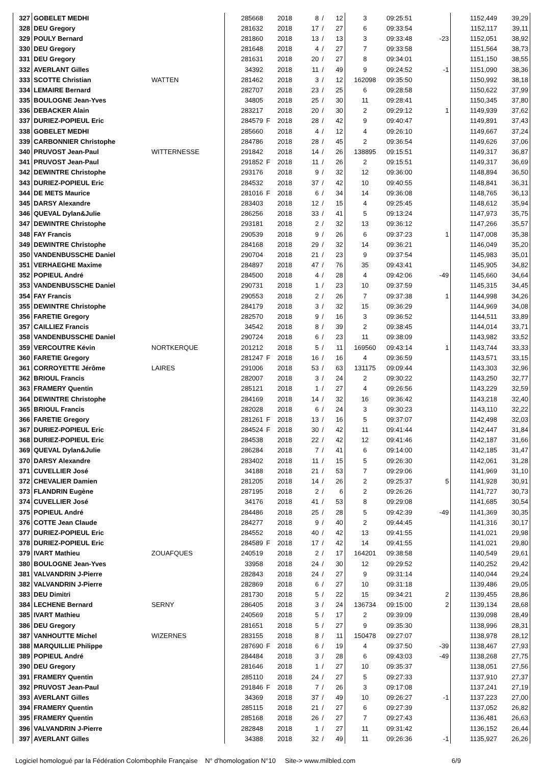| 327 | GOBELET MEDHI | | 285668 | | 2018 | 8 | / | 12 | 3 | 09:25:51 | | 1152,449 | 39,29 |
| 328 | DEU Gregory | | 281632 | | 2018 | 17 | / | 27 | 6 | 09:33:54 | | 1152,117 | 39,11 |
| 329 | POULY Bernard | | 281860 | | 2018 | 13 | / | 13 | 3 | 09:33:48 | -23 | 1152,051 | 38,92 |
| 330 | DEU Gregory | | 281648 | | 2018 | 4 | / | 27 | 7 | 09:33:58 | | 1151,564 | 38,73 |
| 331 | DEU Gregory | | 281631 | | 2018 | 20 | / | 27 | 8 | 09:34:01 | | 1151,150 | 38,55 |
| 332 | AVERLANT Gilles | | 34392 | | 2018 | 11 | / | 49 | 9 | 09:24:52 | -1 | 1151,090 | 38,36 |
| 333 | SCOTTE Christian | WATTEN | 281462 | | 2018 | 3 | / | 12 | 162098 | 09:35:50 | | 1150,992 | 38,18 |
| 334 | LEMAIRE Bernard | | 282707 | | 2018 | 23 | / | 25 | 6 | 09:28:58 | | 1150,622 | 37,99 |
| 335 | BOULOGNE Jean-Yves | | 34805 | | 2018 | 25 | / | 30 | 11 | 09:28:41 | | 1150,345 | 37,80 |
| 336 | DEBACKER Alain | | 283217 | | 2018 | 20 | / | 30 | 2 | 09:29:12 | 1 | 1149,939 | 37,62 |
| 337 | DURIEZ-POPIEUL Eric | | 284579 | F | 2018 | 28 | / | 42 | 9 | 09:40:47 | | 1149,891 | 37,43 |
| 338 | GOBELET MEDHI | | 285660 | | 2018 | 4 | / | 12 | 4 | 09:26:10 | | 1149,667 | 37,24 |
| 339 | CARBONNIER Christophe | | 284786 | | 2018 | 28 | / | 45 | 2 | 09:36:54 | | 1149,626 | 37,06 |
| 340 | PRUVOST Jean-Paul | WITTERNESSE | 291842 | | 2018 | 14 | / | 26 | 138895 | 09:15:51 | | 1149,317 | 36,87 |
| 341 | PRUVOST Jean-Paul | | 291852 | F | 2018 | 11 | / | 26 | 2 | 09:15:51 | | 1149,317 | 36,69 |
| 342 | DEWINTRE Christophe | | 293176 | | 2018 | 9 | / | 32 | 12 | 09:36:00 | | 1148,894 | 36,50 |
| 343 | DURIEZ-POPIEUL Eric | | 284532 | | 2018 | 37 | / | 42 | 10 | 09:40:55 | | 1148,841 | 36,31 |
| 344 | DE METS Maurice | | 281016 | F | 2018 | 6 | / | 34 | 14 | 09:36:08 | | 1148,765 | 36,13 |
| 345 | DARSY Alexandre | | 283403 | | 2018 | 12 | / | 15 | 4 | 09:25:45 | | 1148,612 | 35,94 |
| 346 | QUEVAL Dylan&Julie | | 286256 | | 2018 | 33 | / | 41 | 5 | 09:13:24 | | 1147,973 | 35,75 |
| 347 | DEWINTRE Christophe | | 293181 | | 2018 | 2 | / | 32 | 13 | 09:36:12 | | 1147,266 | 35,57 |
| 348 | FAY Francis | | 290539 | | 2018 | 9 | / | 26 | 6 | 09:37:23 | 1 | 1147,008 | 35,38 |
| 349 | DEWINTRE Christophe | | 284168 | | 2018 | 29 | / | 32 | 14 | 09:36:21 | | 1146,049 | 35,20 |
| 350 | VANDENBUSSCHE Daniel | | 290704 | | 2018 | 21 | / | 23 | 9 | 09:37:54 | | 1145,983 | 35,01 |
| 351 | VERHAEGHE Maxime | | 284897 | | 2018 | 47 | / | 76 | 35 | 09:43:41 | | 1145,905 | 34,82 |
| 352 | POPIEUL André | | 284500 | | 2018 | 4 | / | 28 | 4 | 09:42:06 | -49 | 1145,660 | 34,64 |
| 353 | VANDENBUSSCHE Daniel | | 290731 | | 2018 | 1 | / | 23 | 10 | 09:37:59 | | 1145,315 | 34,45 |
| 354 | FAY Francis | | 290553 | | 2018 | 2 | / | 26 | 7 | 09:37:38 | 1 | 1144,998 | 34,26 |
| 355 | DEWINTRE Christophe | | 284179 | | 2018 | 3 | / | 32 | 15 | 09:36:29 | | 1144,969 | 34,08 |
| 356 | FARETIE Gregory | | 282570 | | 2018 | 9 | / | 16 | 3 | 09:36:52 | | 1144,511 | 33,89 |
| 357 | CAILLIEZ Francis | | 34542 | | 2018 | 8 | / | 39 | 2 | 09:38:45 | | 1144,014 | 33,71 |
| 358 | VANDENBUSSCHE Daniel | | 290724 | | 2018 | 6 | / | 23 | 11 | 09:38:09 | | 1143,982 | 33,52 |
| 359 | VERCOUTRE Kévin | NORTKERQUE | 201212 | | 2018 | 5 | / | 11 | 169560 | 09:43:14 | 1 | 1143,744 | 33,33 |
| 360 | FARETIE Gregory | | 281247 | F | 2018 | 16 | / | 16 | 4 | 09:36:59 | | 1143,571 | 33,15 |
| 361 | CORROYETTE Jérôme | LAIRES | 291006 | | 2018 | 53 | / | 63 | 131175 | 09:09:44 | | 1143,303 | 32,96 |
| 362 | BRIOUL Francis | | 282007 | | 2018 | 3 | / | 24 | 2 | 09:30:22 | | 1143,250 | 32,77 |
| 363 | FRAMERY Quentin | | 285121 | | 2018 | 1 | / | 27 | 4 | 09:26:56 | | 1143,229 | 32,59 |
| 364 | DEWINTRE Christophe | | 284169 | | 2018 | 14 | / | 32 | 16 | 09:36:42 | | 1143,218 | 32,40 |
| 365 | BRIOUL Francis | | 282028 | | 2018 | 6 | / | 24 | 3 | 09:30:23 | | 1143,110 | 32,22 |
| 366 | FARETIE Gregory | | 281261 | F | 2018 | 13 | / | 16 | 5 | 09:37:07 | | 1142,498 | 32,03 |
| 367 | DURIEZ-POPIEUL Eric | | 284524 | F | 2018 | 30 | / | 42 | 11 | 09:41:44 | | 1142,447 | 31,84 |
| 368 | DURIEZ-POPIEUL Eric | | 284538 | | 2018 | 22 | / | 42 | 12 | 09:41:46 | | 1142,187 | 31,66 |
| 369 | QUEVAL Dylan&Julie | | 286284 | | 2018 | 7 | / | 41 | 6 | 09:14:00 | | 1142,185 | 31,47 |
| 370 | DARSY Alexandre | | 283402 | | 2018 | 11 | / | 15 | 5 | 09:26:30 | | 1142,061 | 31,28 |
| 371 | CUVELLIER José | | 34188 | | 2018 | 21 | / | 53 | 7 | 09:29:06 | | 1141,969 | 31,10 |
| 372 | CHEVALIER Damien | | 281205 | | 2018 | 14 | / | 26 | 2 | 09:25:37 | 5 | 1141,928 | 30,91 |
| 373 | FLANDRIN Eugène | | 287195 | | 2018 | 2 | / | 6 | 2 | 09:26:26 | | 1141,727 | 30,73 |
| 374 | CUVELLIER José | | 34176 | | 2018 | 41 | / | 53 | 8 | 09:29:08 | | 1141,685 | 30,54 |
| 375 | POPIEUL André | | 284486 | | 2018 | 25 | / | 28 | 5 | 09:42:39 | -49 | 1141,369 | 30,35 |
| 376 | COTTE Jean Claude | | 284277 | | 2018 | 9 | / | 40 | 2 | 09:44:45 | | 1141,316 | 30,17 |
| 377 | DURIEZ-POPIEUL Eric | | 284552 | | 2018 | 40 | / | 42 | 13 | 09:41:55 | | 1141,021 | 29,98 |
| 378 | DURIEZ-POPIEUL Eric | | 284589 | F | 2018 | 17 | / | 42 | 14 | 09:41:55 | | 1141,021 | 29,80 |
| 379 | IVART Mathieu | ZOUAFQUES | 240519 | | 2018 | 2 | / | 17 | 164201 | 09:38:58 | | 1140,549 | 29,61 |
| 380 | BOULOGNE Jean-Yves | | 33958 | | 2018 | 24 | / | 30 | 12 | 09:29:52 | | 1140,252 | 29,42 |
| 381 | VALVANDRIN J-Pierre | | 282843 | | 2018 | 24 | / | 27 | 9 | 09:31:14 | | 1140,044 | 29,24 |
| 382 | VALVANDRIN J-Pierre | | 282869 | | 2018 | 6 | / | 27 | 10 | 09:31:18 | | 1139,486 | 29,05 |
| 383 | DEU Dimitri | | 281730 | | 2018 | 5 | / | 22 | 15 | 09:34:21 | 2 | 1139,455 | 28,86 |
| 384 | LECHENE Bernard | SERNY | 286405 | | 2018 | 3 | / | 24 | 136734 | 09:15:00 | 2 | 1139,134 | 28,68 |
| 385 | IVART Mathieu | | 240569 | | 2018 | 5 | / | 17 | 2 | 09:39:09 | | 1139,098 | 28,49 |
| 386 | DEU Gregory | | 281651 | | 2018 | 5 | / | 27 | 9 | 09:35:30 | | 1138,996 | 28,31 |
| 387 | VANHOUTTE Michel | WIZERNES | 283155 | | 2018 | 8 | / | 11 | 150478 | 09:27:07 | | 1138,978 | 28,12 |
| 388 | MARQUILLIE Philippe | | 287690 | F | 2018 | 6 | / | 19 | 4 | 09:37:50 | -39 | 1138,467 | 27,93 |
| 389 | POPIEUL André | | 284484 | | 2018 | 3 | / | 28 | 6 | 09:43:03 | -49 | 1138,268 | 27,75 |
| 390 | DEU Gregory | | 281646 | | 2018 | 1 | / | 27 | 10 | 09:35:37 | | 1138,051 | 27,56 |
| 391 | FRAMERY Quentin | | 285110 | | 2018 | 24 | / | 27 | 5 | 09:27:33 | | 1137,910 | 27,37 |
| 392 | PRUVOST Jean-Paul | | 291846 | F | 2018 | 7 | / | 26 | 3 | 09:17:08 | | 1137,241 | 27,19 |
| 393 | AVERLANT Gilles | | 34369 | | 2018 | 37 | / | 49 | 10 | 09:26:27 | -1 | 1137,223 | 27,00 |
| 394 | FRAMERY Quentin | | 285115 | | 2018 | 21 | / | 27 | 6 | 09:27:39 | | 1137,052 | 26,82 |
| 395 | FRAMERY Quentin | | 285168 | | 2018 | 26 | / | 27 | 7 | 09:27:43 | | 1136,481 | 26,63 |
| 396 | VALVANDRIN J-Pierre | | 282848 | | 2018 | 1 | / | 27 | 11 | 09:31:42 | | 1136,152 | 26,44 |
| 397 | AVERLANT Gilles | | 34388 | | 2018 | 32 | / | 49 | 11 | 09:26:36 | -1 | 1135,927 | 26,26 |
Logiciel homologué par la Fédération Colombophile Française N° d'homologation N°10 Site-> www.milbled.com 6/9